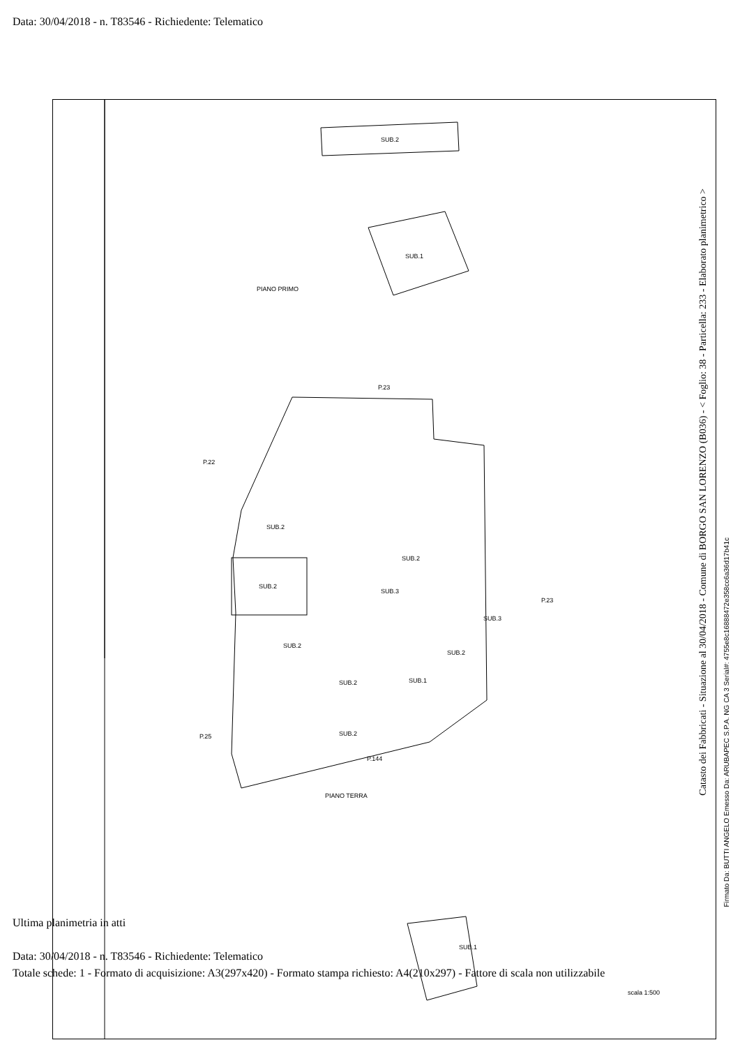Data: 30/04/2018 - n. T83546 - Richiedente: Telematico
SUB.2
SUB.1
PIANO PRIMO
P.23
P.22
P.23
P.25
SUB.2
SUB.2
SUB.2
SUB.3
SUB.3
SUB.2
SUB.1
SUB.2
SUB.2
SUB.2
P.144
PIANO TERRA
SUB.1
scala 1:500
Ultima planimetria in atti
Data: 30/04/2018 - n. T83546 - Richiedente: Telematico
Totale schede: 1 - Formato di acquisizione: A3(297x420) - Formato stampa richiesto: A4(210x297) - Fattore di scala non utilizzabile
Catasto dei Fabbricati - Situazione al 30/04/2018 - Comune di BORGO SAN LORENZO (B036) - < Foglio: 38 - Particella: 233 - Elaborato planimetrico >
Firmato Da: BUTTI ANGELO Emesso Da: ARUBAPEC S.P.A. NG CA 3 Serial#: 4755e8c16888472e358cc6a36d17b41c